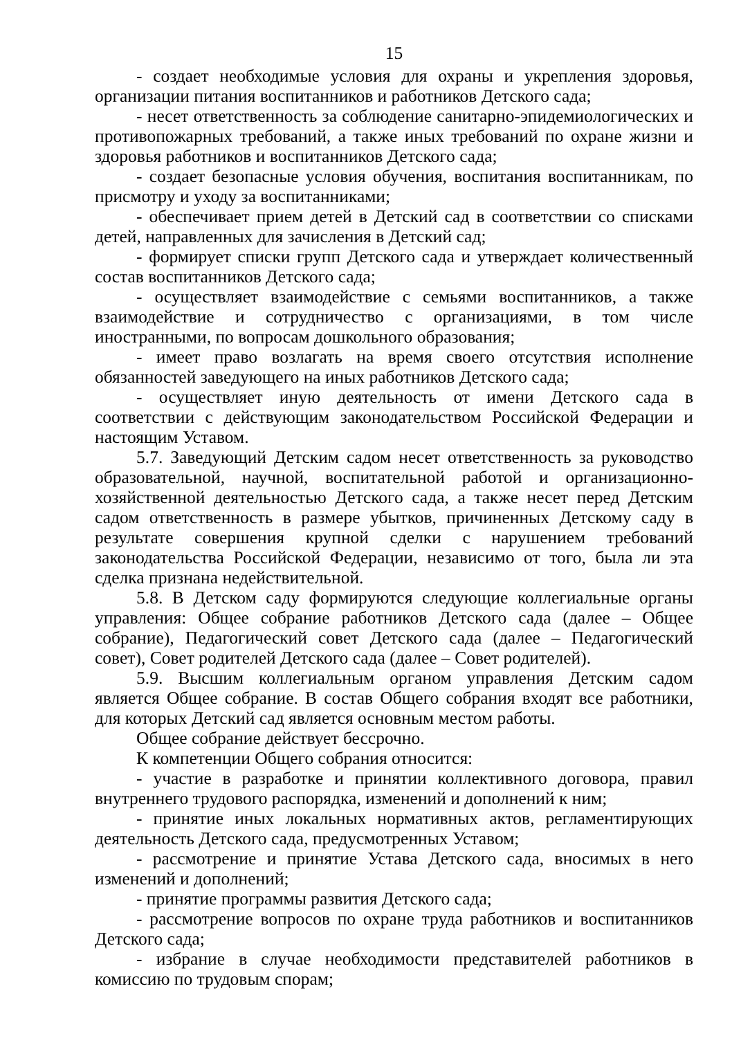15
- создает необходимые условия для охраны и укрепления здоровья, организации питания воспитанников и работников Детского сада;
- несет ответственность за соблюдение санитарно-эпидемиологических и противопожарных требований, а также иных требований по охране жизни и здоровья работников и воспитанников Детского сада;
- создает безопасные условия обучения, воспитания воспитанникам, по присмотру и уходу за воспитанниками;
- обеспечивает прием детей в Детский сад в соответствии со списками детей, направленных для зачисления в Детский сад;
- формирует списки групп Детского сада и утверждает количественный состав воспитанников Детского сада;
- осуществляет взаимодействие с семьями воспитанников, а также взаимодействие и сотрудничество с организациями, в том числе иностранными, по вопросам дошкольного образования;
- имеет право возлагать на время своего отсутствия исполнение обязанностей заведующего на иных работников Детского сада;
- осуществляет иную деятельность от имени Детского сада в соответствии с действующим законодательством Российской Федерации и настоящим Уставом.
5.7. Заведующий Детским садом несет ответственность за руководство образовательной, научной, воспитательной работой и организационно-хозяйственной деятельностью Детского сада, а также несет перед Детским садом ответственность в размере убытков, причиненных Детскому саду в результате совершения крупной сделки с нарушением требований законодательства Российской Федерации, независимо от того, была ли эта сделка признана недействительной.
5.8. В Детском саду формируются следующие коллегиальные органы управления: Общее собрание работников Детского сада (далее – Общее собрание), Педагогический совет Детского сада (далее – Педагогический совет), Совет родителей Детского сада (далее – Совет родителей).
5.9. Высшим коллегиальным органом управления Детским садом является Общее собрание. В состав Общего собрания входят все работники, для которых Детский сад является основным местом работы.
Общее собрание действует бессрочно.
К компетенции Общего собрания относится:
- участие в разработке и принятии коллективного договора, правил внутреннего трудового распорядка, изменений и дополнений к ним;
- принятие иных локальных нормативных актов, регламентирующих деятельность Детского сада, предусмотренных Уставом;
- рассмотрение и принятие Устава Детского сада, вносимых в него изменений и дополнений;
- принятие программы развития Детского сада;
- рассмотрение вопросов по охране труда работников и воспитанников Детского сада;
- избрание в случае необходимости представителей работников в комиссию по трудовым спорам;